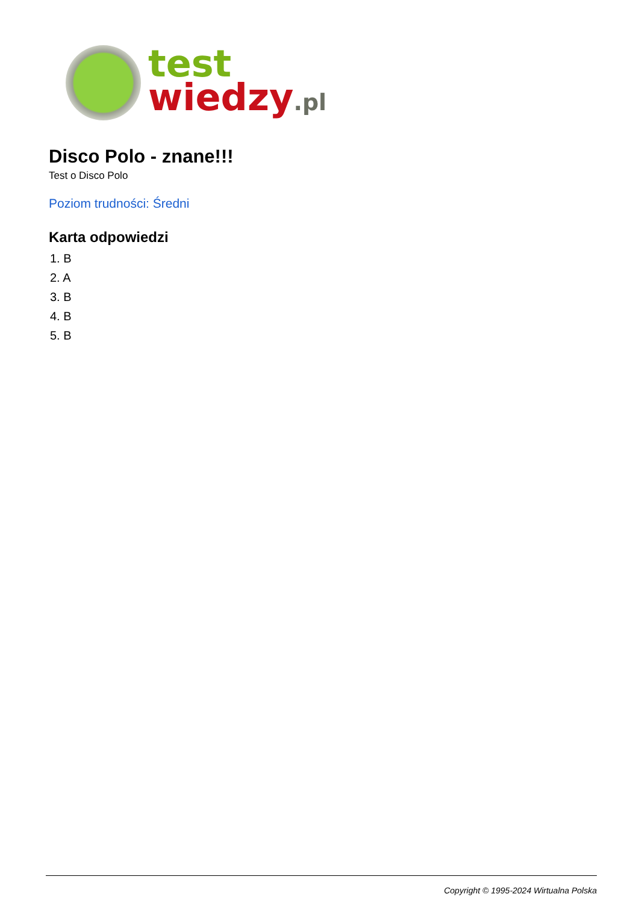test
wiedzy.pl
Disco Polo - znane!!!
Test o Disco Polo
Poziom trudności: Średni
Karta odpowiedzi
1. B
2. A
3. B
4. B
5. B
Copyright © 1995-2024 Wirtualna Polska